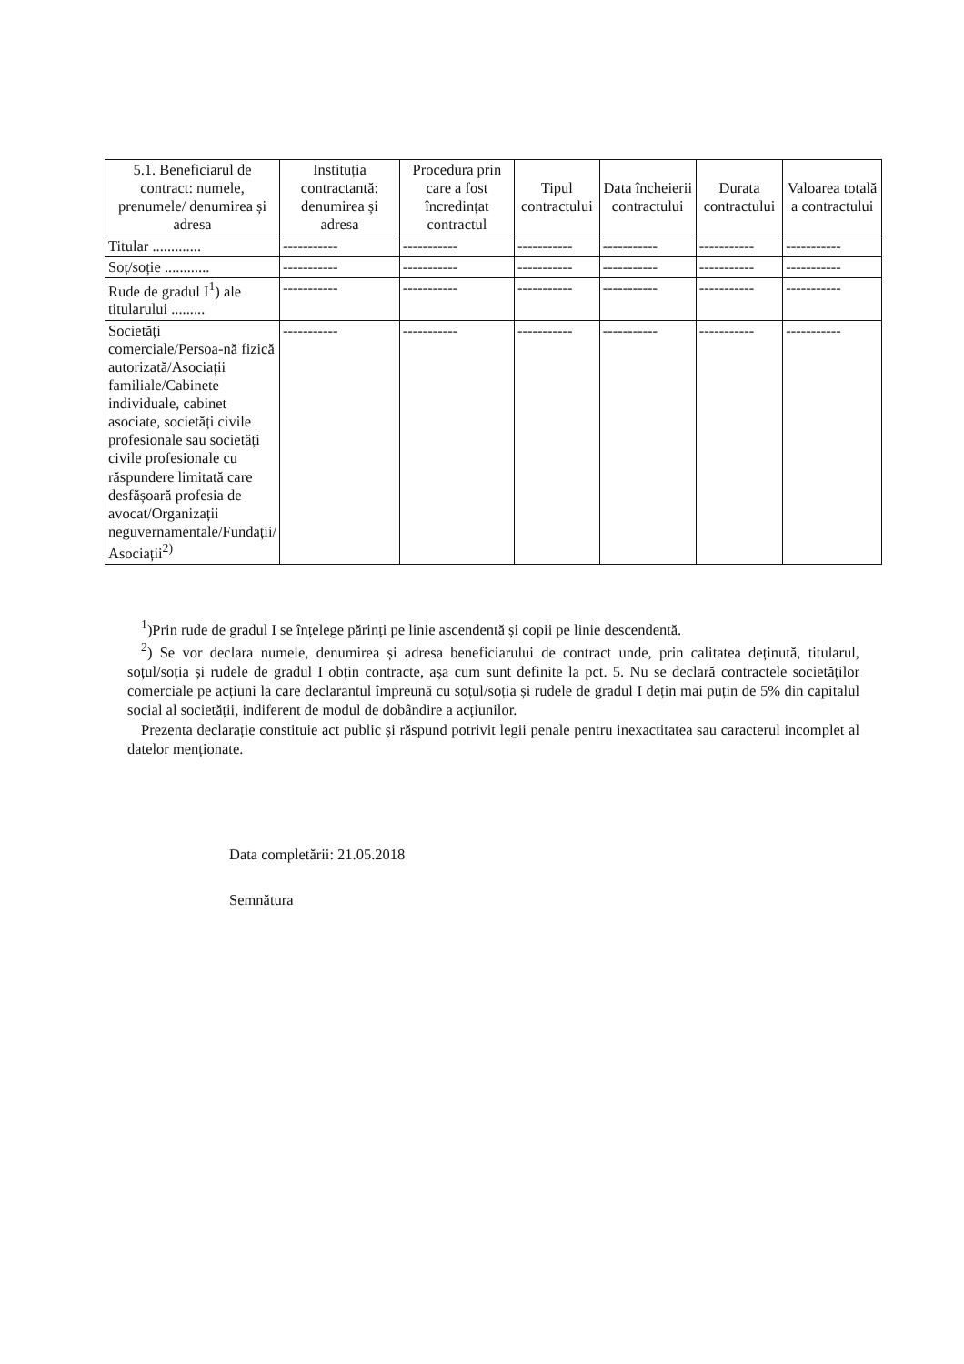| 5.1. Beneficiarul de contract: numele, prenumele/ denumirea și adresa | Instituția contractantă: denumirea și adresa | Procedura prin care a fost încredințat contractul | Tipul contractului | Data încheierii contractului | Durata contractului | Valoarea totală a contractului |
| --- | --- | --- | --- | --- | --- | --- |
| Titular ............. | ----------- | ----------- | ----------- | ----------- | ----------- | ----------- |
| Soț/soție ............ | ----------- | ----------- | ----------- | ----------- | ----------- | ----------- |
| Rude de gradul I<sup>1</sup>) ale titularului ......... | ----------- | ----------- | ----------- | ----------- | ----------- | ----------- |
| Societăți comerciale/Persoa-nă fizică autorizată/Asociații familiale/Cabinete individuale, cabinet asociate, societăți civile profesionale sau societăți civile profesionale cu răspundere limitată care desfășoară profesia de avocat/Organizații neguvernamentale/Fundații/ Asociații<sup>2)</sup> | ----------- | ----------- | ----------- | ----------- | ----------- | ----------- |
<sup>1</sup>)Prin rude de gradul I se înțelege părinți pe linie ascendentă și copii pe linie descendentă.
<sup>2</sup>) Se vor declara numele, denumirea și adresa beneficiarului de contract unde, prin calitatea deținută, titularul, soțul/soția și rudele de gradul I obțin contracte, așa cum sunt definite la pct. 5. Nu se declară contractele societăților comerciale pe acțiuni la care declarantul împreună cu soțul/soția și rudele de gradul I dețin mai puțin de 5% din capitalul social al societății, indiferent de modul de dobândire a acțiunilor.
Prezenta declarație constituie act public și răspund potrivit legii penale pentru inexactitatea sau caracterul incomplet al datelor menționate.
Data completării: 21.05.2018
Semnătura